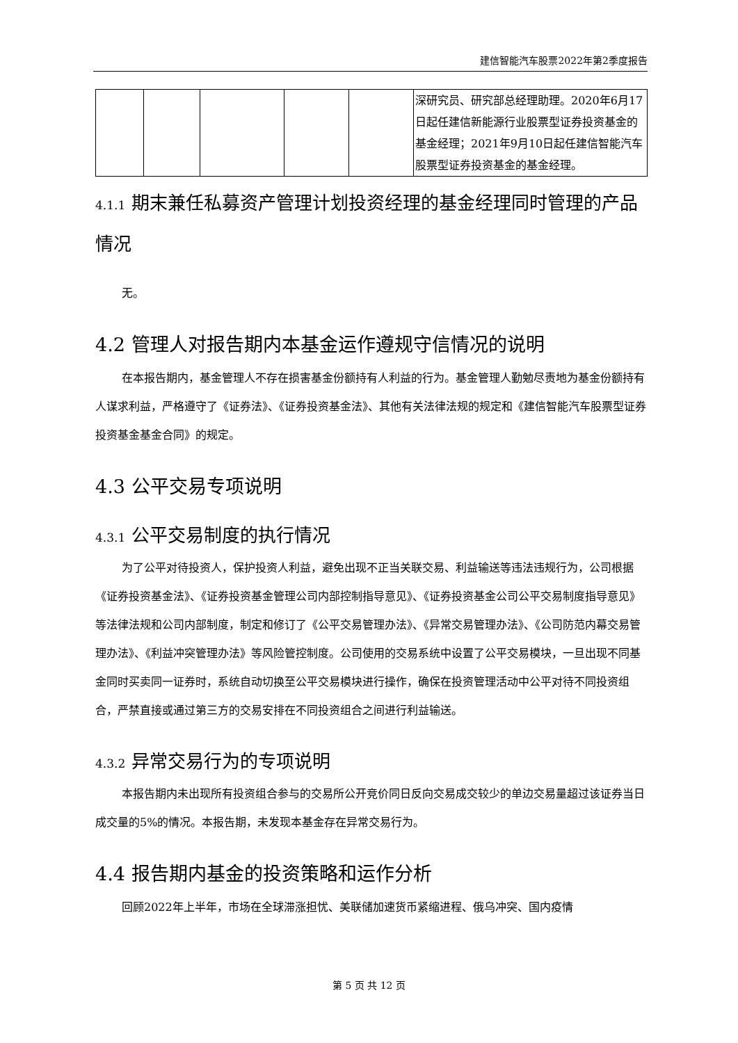建信智能汽车股票2022年第2季度报告
| | | | | | 深研究员、研究部总经理助理。2020年6月17日起任建信新能源行业股票型证券投资基金的基金经理；2021年9月10日起任建信智能汽车股票型证券投资基金的基金经理。 |
4.1.1 期末兼任私募资产管理计划投资经理的基金经理同时管理的产品情况
无。
4.2 管理人对报告期内本基金运作遵规守信情况的说明
在本报告期内，基金管理人不存在损害基金份额持有人利益的行为。基金管理人勤勉尽责地为基金份额持有人谋求利益，严格遵守了《证券法》、《证券投资基金法》、其他有关法律法规的规定和《建信智能汽车股票型证券投资基金基金合同》的规定。
4.3 公平交易专项说明
4.3.1 公平交易制度的执行情况
为了公平对待投资人，保护投资人利益，避免出现不正当关联交易、利益输送等违法违规行为，公司根据《证券投资基金法》、《证券投资基金管理公司内部控制指导意见》、《证券投资基金公司公平交易制度指导意见》等法律法规和公司内部制度，制定和修订了《公平交易管理办法》、《异常交易管理办法》、《公司防范内幕交易管理办法》、《利益冲突管理办法》等风险管控制度。公司使用的交易系统中设置了公平交易模块，一旦出现不同基金同时买卖同一证券时，系统自动切换至公平交易模块进行操作，确保在投资管理活动中公平对待不同投资组合，严禁直接或通过第三方的交易安排在不同投资组合之间进行利益输送。
4.3.2 异常交易行为的专项说明
本报告期内未出现所有投资组合参与的交易所公开竞价同日反向交易成交较少的单边交易量超过该证券当日成交量的5%的情况。本报告期，未发现本基金存在异常交易行为。
4.4 报告期内基金的投资策略和运作分析
回顾2022年上半年，市场在全球滞涨担忧、美联储加速货币紧缩进程、俄乌冲突、国内疫情
第 5 页 共 12 页